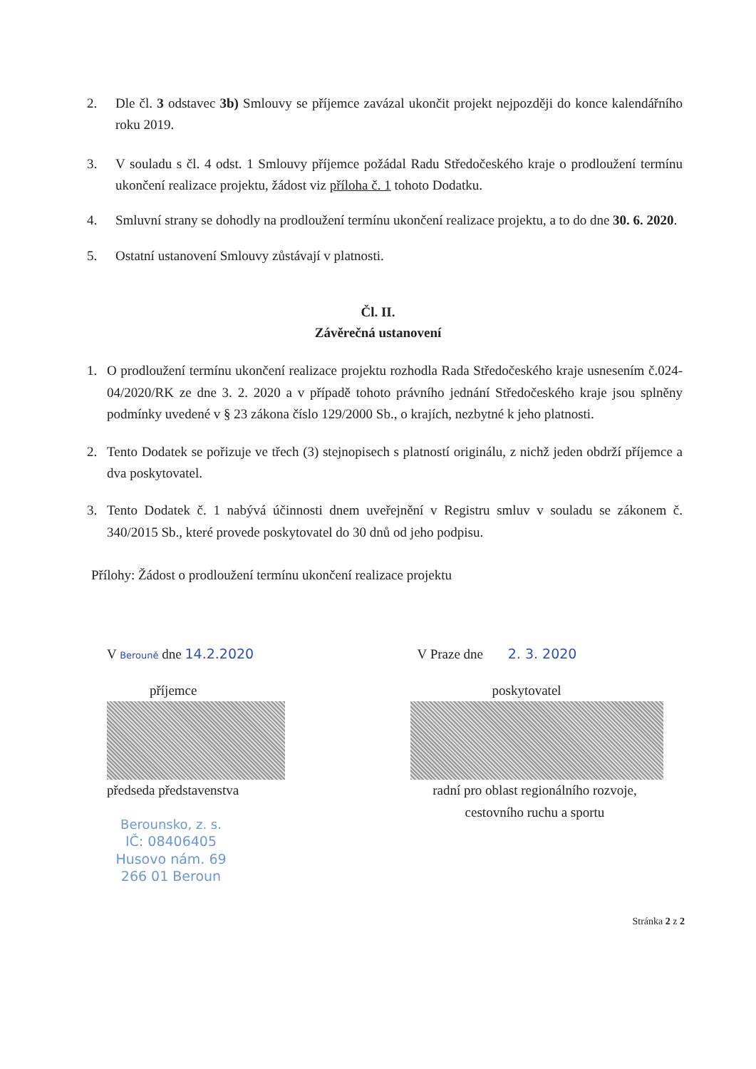2. Dle čl. 3 odstavec 3b) Smlouvy se příjemce zavázal ukončit projekt nejpozději do konce kalendářního roku 2019.
3. V souladu s čl. 4 odst. 1 Smlouvy příjemce požádal Radu Středočeského kraje o prodloužení termínu ukončení realizace projektu, žádost viz příloha č. 1 tohoto Dodatku.
4. Smluvní strany se dohodly na prodloužení termínu ukončení realizace projektu, a to do dne 30. 6. 2020.
5. Ostatní ustanovení Smlouvy zůstávají v platnosti.
Čl. II.
Závěrečná ustanovení
1. O prodloužení termínu ukončení realizace projektu rozhodla Rada Středočeského kraje usnesením č.024-04/2020/RK ze dne 3. 2. 2020 a v případě tohoto právního jednání Středočeského kraje jsou splněny podmínky uvedené v § 23 zákona číslo 129/2000 Sb., o krajích, nezbytné k jeho platnosti.
2. Tento Dodatek se pořizuje ve třech (3) stejnopisech s platností originálu, z nichž jeden obdrží příjemce a dva poskytovatel.
3. Tento Dodatek č. 1 nabývá účinnosti dnem uveřejnění v Registru smluv v souladu se zákonem č. 340/2015 Sb., které provede poskytovatel do 30 dnů od jeho podpisu.
Přílohy: Žádost o prodloužení termínu ukončení realizace projektu
V Berouně dne 14.2.2020
příjemce
předseda představenstva
Berounsko, z. s.
IČ: 08406405
Husovo nám. 69
266 01 Beroun
V Praze dne 2. 3. 2020
poskytovatel
radní pro oblast regionálního rozvoje,
cestovního ruchu a sportu
Stránka 2 z 2